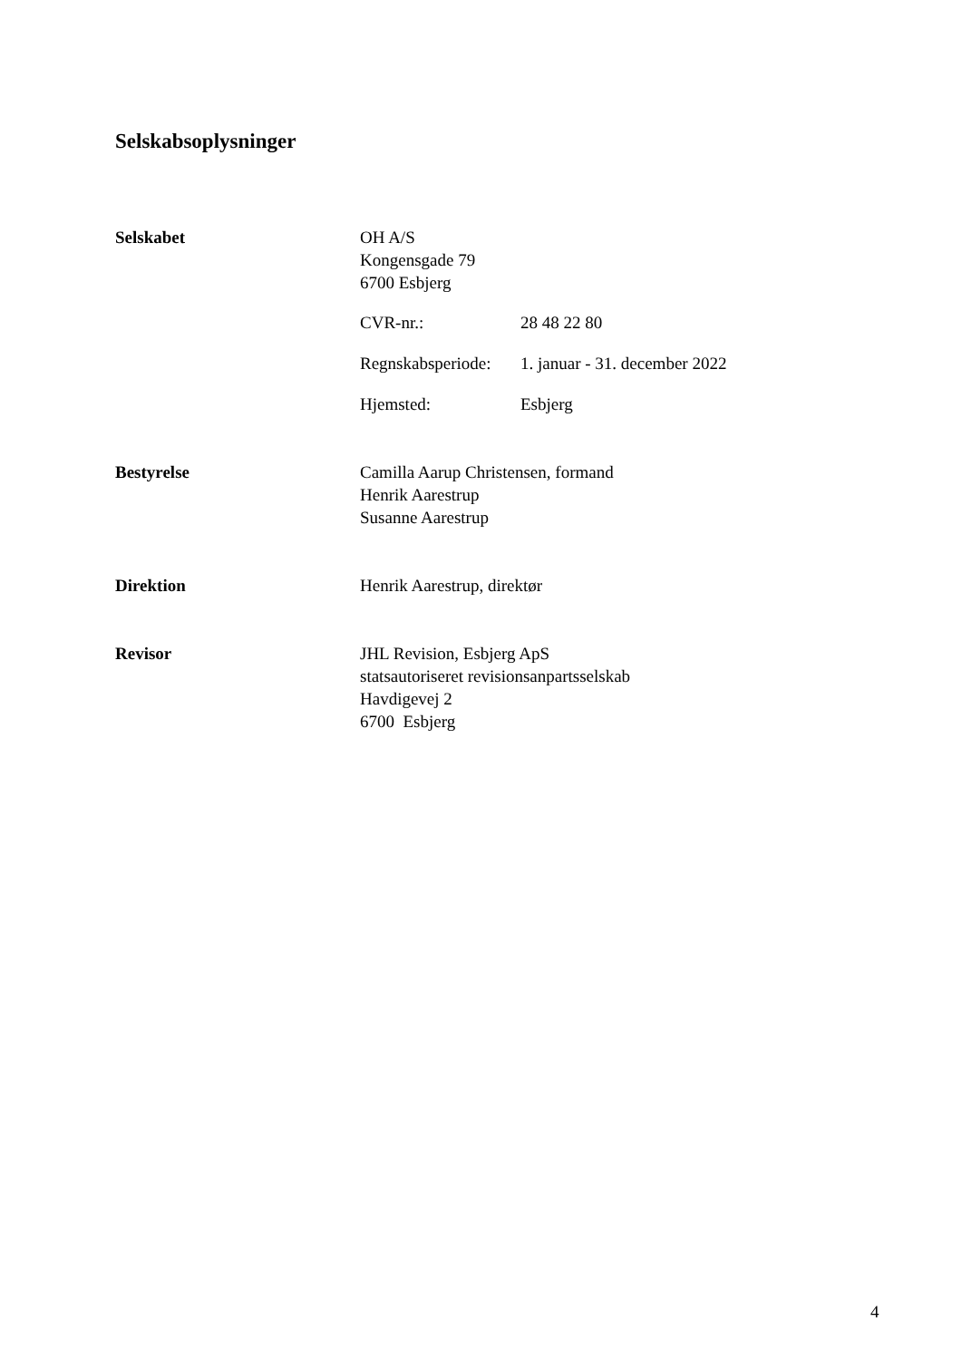Selskabsoplysninger
Selskabet OH A/S
Kongensgade 79
6700 Esbjerg
CVR-nr.: 28 48 22 80
Regnskabsperiode:
1. januar - 31. december 2022
Hjemsted: Esbjerg
Bestyrelse Camilla Aarup Christensen, formand
Henrik Aarestrup
Susanne Aarestrup
Direktion Henrik Aarestrup, direktør
Revisor JHL Revision, Esbjerg ApS
statsautoriseret revisionsanpartsselskab
Havdigevej 2
6700 Esbjerg
4